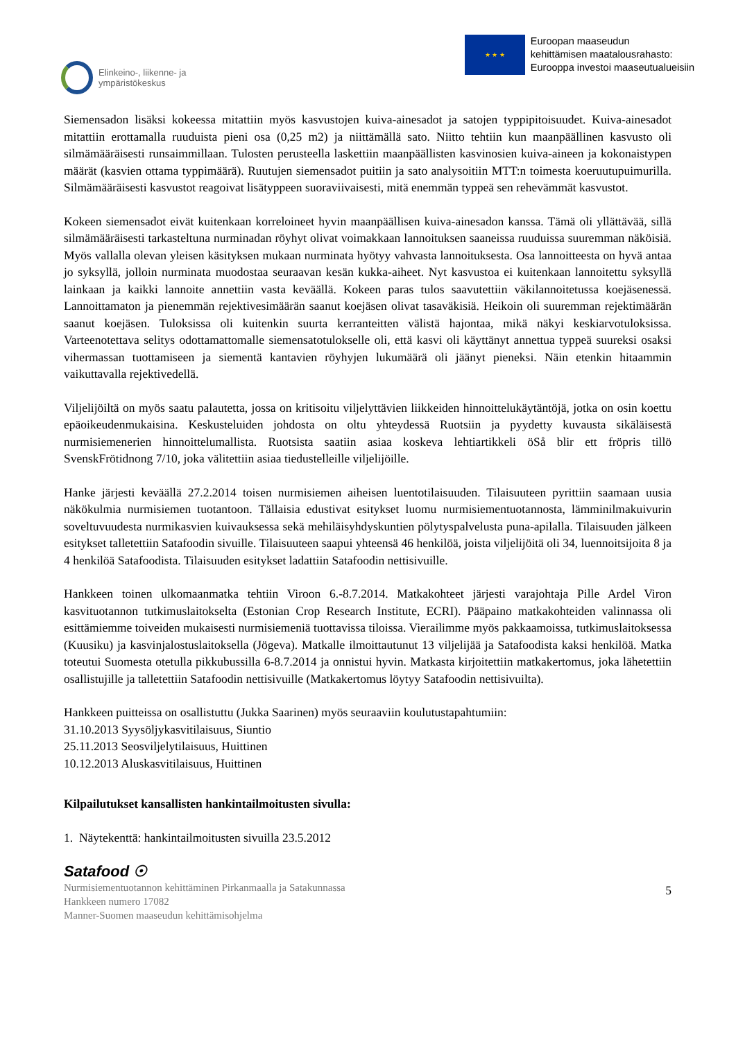Elinkeino-, liikenne- ja
ympäristökeskus
★ ★ ★
Euroopan maaseudun
kehittämisen maatalousrahasto:
Eurooppa investoi maaseutualueisiin
Siemensadon lisäksi kokeessa mitattiin myös kasvustojen kuiva-ainesadot ja satojen typpipitoisuudet. Kuiva-ainesadot mitattiin erottamalla ruuduista pieni osa (0,25 m2) ja niittämällä sato. Niitto tehtiin kun maanpäällinen kasvusto oli silmämääräisesti runsaimmillaan. Tulosten perusteella laskettiin maanpäällisten kasvinosien kuiva-aineen ja kokonaistypen määrät (kasvien ottama typpimäärä). Ruutujen siemensadot puitiin ja sato analysoitiin MTT:n toimesta koeruutupuimurilla. Silmämääräisesti kasvustot reagoivat lisätyppeen suoraviivaisesti, mitä enemmän typpeä sen rehevämmät kasvustot.
Kokeen siemensadot eivät kuitenkaan korreloineet hyvin maanpäällisen kuiva-ainesadon kanssa. Tämä oli yllättävää, sillä silmämääräisesti tarkasteltuna nurminadan röyhyt olivat voimakkaan lannoituksen saaneissa ruuduissa suuremman näköisiä. Myös vallalla olevan yleisen käsityksen mukaan nurminata hyötyy vahvasta lannoituksesta. Osa lannoitteesta on hyvä antaa jo syksyllä, jolloin nurminata muodostaa seuraavan kesän kukka-aiheet. Nyt kasvustoa ei kuitenkaan lannoitettu syksyllä lainkaan ja kaikki lannoite annettiin vasta keväällä. Kokeen paras tulos saavutettiin väkilannoitetussa koejäsenessä. Lannoittamaton ja pienemmän rejektivesimäärän saanut koejäsen olivat tasaväkisiä. Heikoin oli suuremman rejektimäärän saanut koejäsen. Tuloksissa oli kuitenkin suurta kerranteitten välistä hajontaa, mikä näkyi keskiarvotuloksissa. Varteenotettava selitys odottamattomalle siemensatotulokselle oli, että kasvi oli käyttänyt annettua typpeä suureksi osaksi vihermassan tuottamiseen ja siementä kantavien röyhyjen lukumäärä oli jäänyt pieneksi. Näin etenkin hitaammin vaikuttavalla rejektivedellä.
Viljelijöiltä on myös saatu palautetta, jossa on kritisoitu viljelyttävien liikkeiden hinnoittelukäytäntöjä, jotka on osin koettu epäoikeudenmukaisina. Keskusteluiden johdosta on oltu yhteydessä Ruotsiin ja pyydetty kuvausta sikäläisestä nurmisiemenerien hinnoittelumallista. Ruotsista saatiin asiaa koskeva lehtiartikkeli öSå blir ett fröpris tillö SvenskFrötidnong 7/10, joka välitettiin asiaa tiedustelleille viljelijöille.
Hanke järjesti keväällä 27.2.2014 toisen nurmisiemen aiheisen luentotilaisuuden. Tilaisuuteen pyrittiin saamaan uusia näkökulmia nurmisiemen tuotantoon. Tällaisia edustivat esitykset luomu nurmisiementuotannosta, lämminilmakuivurin soveltuvuudesta nurmikasvien kuivauksessa sekä mehiläisyhdyskuntien pölytyspalvelusta puna-apilalla. Tilaisuuden jälkeen esitykset talletettiin Satafoodin sivuille. Tilaisuuteen saapui yhteensä 46 henkilöä, joista viljelijöitä oli 34, luennoitsijoita 8 ja 4 henkilöä Satafoodista. Tilaisuuden esitykset ladattiin Satafoodin nettisivuille.
Hankkeen toinen ulkomaanmatka tehtiin Viroon 6.-8.7.2014. Matkakohteet järjesti varajohtaja Pille Ardel Viron kasvituotannon tutkimuslaitokselta (Estonian Crop Research Institute, ECRI). Pääpaino matkakohteiden valinnassa oli esittämiemme toiveiden mukaisesti nurmisiemeniä tuottavissa tiloissa. Vierailimme myös pakkaamoissa, tutkimuslaitoksessa (Kuusiku) ja kasvinjalostuslaitoksella (Jögeva). Matkalle ilmoittautunut 13 viljelijää ja Satafoodista kaksi henkilöä. Matka toteutui Suomesta otetulla pikkubussilla 6-8.7.2014 ja onnistui hyvin. Matkasta kirjoitettiin matkakertomus, joka lähetettiin osallistujille ja talletettiin Satafoodin nettisivuille (Matkakertomus löytyy Satafoodin nettisivuilta).
Hankkeen puitteissa on osallistuttu (Jukka Saarinen) myös seuraaviin koulutustapahtumiin:
31.10.2013 Syysöljykasvitilaisuus, Siuntio
25.11.2013 Seosviljelytilaisuus, Huittinen
10.12.2013 Aluskasvitilaisuus, Huittinen
Kilpailutukset kansallisten hankintailmoitusten sivulla:
1. Näytekenttä: hankintailmoitusten sivuilla 23.5.2012
Satafood ☉
Nurmisiementuotannon kehittäminen Pirkanmaalla ja Satakunnassa
Hankkeen numero 17082
Manner-Suomen maaseudun kehittämisohjelma
5